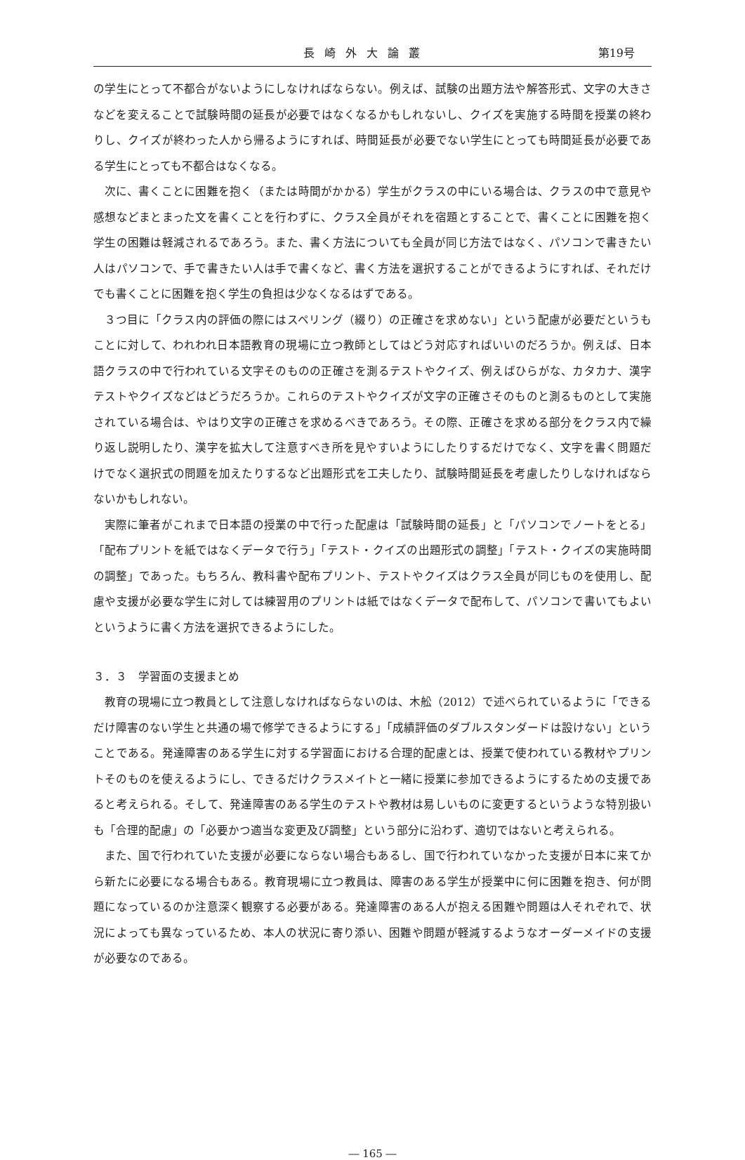長崎外大論叢 第19号
の学生にとって不都合がないようにしなければならない。例えば、試験の出題方法や解答形式、文字の大きさなどを変えることで試験時間の延長が必要ではなくなるかもしれないし、クイズを実施する時間を授業の終わりし、クイズが終わった人から帰るようにすれば、時間延長が必要でない学生にとっても時間延長が必要である学生にとっても不都合はなくなる。
次に、書くことに困難を抱く（または時間がかかる）学生がクラスの中にいる場合は、クラスの中で意見や感想などまとまった文を書くことを行わずに、クラス全員がそれを宿題とすることで、書くことに困難を抱く学生の困難は軽減されるであろう。また、書く方法についても全員が同じ方法ではなく、パソコンで書きたい人はパソコンで、手で書きたい人は手で書くなど、書く方法を選択することができるようにすれば、それだけでも書くことに困難を抱く学生の負担は少なくなるはずである。
３つ目に「クラス内の評価の際にはスペリング（綴り）の正確さを求めない」という配慮が必要だというもことに対して、われわれ日本語教育の現場に立つ教師としてはどう対応すればいいのだろうか。例えば、日本語クラスの中で行われている文字そのものの正確さを測るテストやクイズ、例えばひらがな、カタカナ、漢字テストやクイズなどはどうだろうか。これらのテストやクイズが文字の正確さそのものと測るものとして実施されている場合は、やはり文字の正確さを求めるべきであろう。その際、正確さを求める部分をクラス内で繰り返し説明したり、漢字を拡大して注意すべき所を見やすいようにしたりするだけでなく、文字を書く問題だけでなく選択式の問題を加えたりするなど出題形式を工夫したり、試験時間延長を考慮したりしなければならないかもしれない。
実際に筆者がこれまで日本語の授業の中で行った配慮は「試験時間の延長」と「パソコンでノートをとる」「配布プリントを紙ではなくデータで行う」「テスト・クイズの出題形式の調整」「テスト・クイズの実施時間の調整」であった。もちろん、教科書や配布プリント、テストやクイズはクラス全員が同じものを使用し、配慮や支援が必要な学生に対しては練習用のプリントは紙ではなくデータで配布して、パソコンで書いてもよいというように書く方法を選択できるようにした。
３．３　学習面の支援まとめ
教育の現場に立つ教員として注意しなければならないのは、木舩（2012）で述べられているように「できるだけ障害のない学生と共通の場で修学できるようにする」「成績評価のダブルスタンダードは設けない」ということである。発達障害のある学生に対する学習面における合理的配慮とは、授業で使われている教材やプリントそのものを使えるようにし、できるだけクラスメイトと一緒に授業に参加できるようにするための支援であると考えられる。そして、発達障害のある学生のテストや教材は易しいものに変更するというような特別扱いも「合理的配慮」の「必要かつ適当な変更及び調整」という部分に沿わず、適切ではないと考えられる。
また、国で行われていた支援が必要にならない場合もあるし、国で行われていなかった支援が日本に来てから新たに必要になる場合もある。教育現場に立つ教員は、障害のある学生が授業中に何に困難を抱き、何が問題になっているのか注意深く観察する必要がある。発達障害のある人が抱える困難や問題は人それぞれで、状況によっても異なっているため、本人の状況に寄り添い、困難や問題が軽減するようなオーダーメイドの支援が必要なのである。
― 165 ―